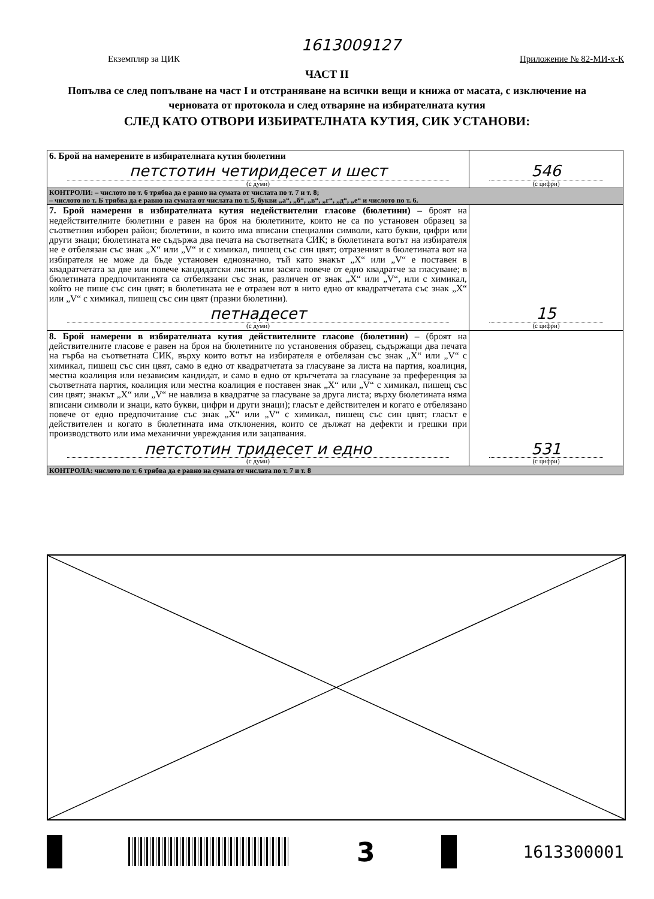1613009127
Екземпляр за ЦИК Приложение № 82-МИ-х-К
ЧАСТ II
Попълва се след попълване на част I и отстраняване на всички вещи и книжа от масата, с изключение на черновата от протокола и след отваряне на избирателната кутия
СЛЕД КАТО ОТВОРИ ИЗБИРАТЕЛНАТА КУТИЯ, СИК УСТАНОВИ:
| 6. Брой на намерените в избирателната кутия бюлетини петстотин четиридесет и шест (с думи) | 546 (с цифри) |
| КОНТРОЛИ: – числото по т. 6 трябва да е равно на сумата от числата по т. 7 и т. 8; – числото по т. Б трябва да е равно на сумата от числата по т. 5, букви „а“, „б“, „в“, „г“, „д“, „е“ и числото по т. 6. | |
| 7. Брой намерени в избирателната кутия недействителни гласове (бюлетини) – броят на недействителните бюлетини е равен на броя на бюлетините, които не са по установен образец за съответния изборен район; бюлетини, в които има вписани специални символи, като букви, цифри или други знаци; бюлетината не съдържа два печата на съответната СИК; в бюлетината вотът на избирателя не е отбелязан със знак „X“ или „V“ и с химикал, пишещ със син цвят; отразеният в бюлетината вот на избирателя не може да бъде установен еднозначно, тъй като знакът „X“ или „V“ е поставен в квадратчетата за две или повече кандидатски листи или засяга повече от едно квадратче за гласуване; в бюлетината предпочитанията са отбелязани със знак, различен от знак „X“ или „V“, или с химикал, който не пише със син цвят; в бюлетината не е отразен вот в нито едно от квадратчетата със знак „X“ или „V“ с химикал, пишещ със син цвят (празни бюлетини). петнадесет (с думи) | 15 (с цифри) |
| 8. Брой намерени в избирателната кутия действителните гласове (бюлетини) – (броят на действителните гласове е равен на броя на бюлетините по установения образец, съдържащи два печата на гърба на съответната СИК, върху които вотът на избирателя е отбелязан със знак „X“ или „V“ с химикал, пишещ със син цвят, само в едно от квадратчетата за гласуване за листа на партия, коалиция, местна коалиция или независим кандидат, и само в едно от кръгчетата за гласуване за преференция за съответната партия, коалиция или местна коалиция е поставен знак „X“ или „V“ с химикал, пишещ със син цвят; знакът „X“ или „V“ не навлиза в квадратче за гласуване за друга листа; върху бюлетината няма вписани символи и знаци, като букви, цифри и други знаци); гласът е действителен и когато е отбелязано повече от едно предпочитание със знак „X“ или „V“ с химикал, пишещ със син цвят; гласът е действителен и когато в бюлетината има отклонения, които се дължат на дефекти и грешки при производството или има механични увреждания или зацапвания. петстотин тридесет и едно (с думи) | 531 (с цифри) |
| КОНТРОЛА: числото по т. 6 трябва да е равно на сумата от числата по т. 7 и т. 8 | |
3
1613300001